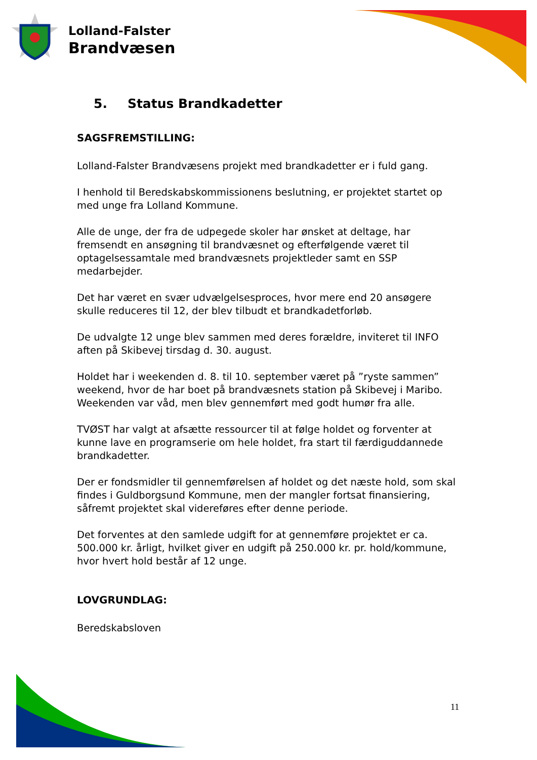Lolland-Falster
Brandvæsen
5. Status Brandkadetter
SAGSFREMSTILLING:
Lolland-Falster Brandvæsens projekt med brandkadetter er i fuld gang.
I henhold til Beredskabskommissionens beslutning, er projektet startet op med unge fra Lolland Kommune.
Alle de unge, der fra de udpegede skoler har ønsket at deltage, har fremsendt en ansøgning til brandvæsnet og efterfølgende været til optagelsessamtale med brandvæsnets projektleder samt en SSP medarbejder.
Det har været en svær udvælgelsesproces, hvor mere end 20 ansøgere skulle reduceres til 12, der blev tilbudt et brandkadetforløb.
De udvalgte 12 unge blev sammen med deres forældre, inviteret til INFO aften på Skibevej tirsdag d. 30. august.
Holdet har i weekenden d. 8. til 10. september været på ”ryste sammen” weekend, hvor de har boet på brandvæsnets station på Skibevej i Maribo. Weekenden var våd, men blev gennemført med godt humør fra alle.
TVØST har valgt at afsætte ressourcer til at følge holdet og forventer at kunne lave en programserie om hele holdet, fra start til færdiguddannede brandkadetter.
Der er fondsmidler til gennemførelsen af holdet og det næste hold, som skal findes i Guldborgsund Kommune, men der mangler fortsat finansiering, såfremt projektet skal videreføres efter denne periode.
Det forventes at den samlede udgift for at gennemføre projektet er ca. 500.000 kr. årligt, hvilket giver en udgift på 250.000 kr. pr. hold/kommune, hvor hvert hold består af 12 unge.
LOVGRUNDLAG:
Beredskabsloven
11